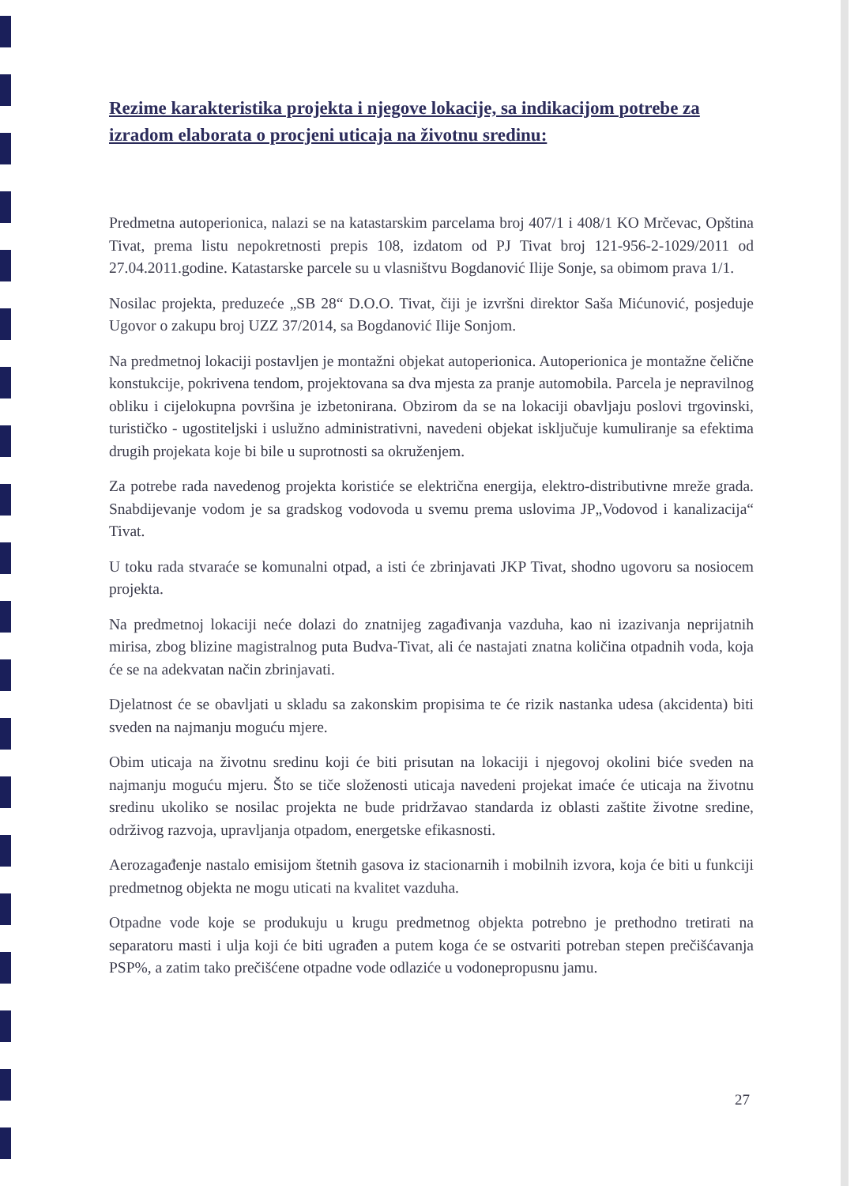Rezime karakteristika projekta i njegove lokacije, sa indikacijom potrebe za izradom elaborata o procjeni uticaja na životnu sredinu:
Predmetna autoperionica, nalazi se na katastarskim parcelama broj 407/1 i 408/1 KO Mrčevac, Opština Tivat, prema listu nepokretnosti prepis 108, izdatom od PJ Tivat broj 121-956-2-1029/2011 od 27.04.2011.godine. Katastarske parcele su u vlasništvu Bogdanović Ilije Sonje, sa obimom prava 1/1.
Nosilac projekta, preduzeće „SB 28“ D.O.O. Tivat, čiji je izvršni direktor Saša Mićunović, posjeduje Ugovor o zakupu broj UZZ 37/2014, sa Bogdanović Ilije Sonjom.
Na predmetnoj lokaciji postavljen je montažni objekat autoperionica. Autoperionica je montažne čelične konstukcije, pokrivena tendom, projektovana sa dva mjesta za pranje automobila. Parcela je nepravilnog obliku i cijelokupna površina je izbetonirana. Obzirom da se na lokaciji obavljaju poslovi trgovinski, turističko - ugostiteljski i uslužno administrativni, navedeni objekat isključuje kumuliranje sa efektima drugih projekata koje bi bile u suprotnosti sa okruženjem.
Za potrebe rada navedenog projekta koristiće se električna energija, elektro-distributivne mreže grada. Snabdijevanje vodom je sa gradskog vodovoda u svemu prema uslovima JP„Vodovod i kanalizacija“ Tivat.
U toku rada stvaraće se komunalni otpad, a isti će zbrinjavati JKP Tivat, shodno ugovoru sa nosiocem projekta.
Na predmetnoj lokaciji neće dolazi do znatnijeg zagađivanja vazduha, kao ni izazivanja neprijatnih mirisa, zbog blizine magistralnog puta Budva-Tivat, ali će nastajati znatna količina otpadnih voda, koja će se na adekvatan način zbrinjavati.
Djelatnost će se obavljati u skladu sa zakonskim propisima te će rizik nastanka udesa (akcidenta) biti sveden na najmanju moguću mjere.
Obim uticaja na životnu sredinu koji će biti prisutan na lokaciji i njegovoj okolini biće sveden na najmanju moguću mjeru. Što se tiče složenosti uticaja navedeni projekat imaće će uticaja na životnu sredinu ukoliko se nosilac projekta ne bude pridržavao standarda iz oblasti zaštite životne sredine, održivog razvoja, upravljanja otpadom, energetske efikasnosti.
Aerozagađenje nastalo emisijom štetnih gasova iz stacionarnih i mobilnih izvora, koja će biti u funkciji predmetnog objekta ne mogu uticati na kvalitet vazduha.
Otpadne vode koje se produkuju u krugu predmetnog objekta potrebno je prethodno tretirati na separatoru masti i ulja koji će biti ugrađen a putem koga će se ostvariti potreban stepen prečišćavanja PSP%, a zatim tako prečišćene otpadne vode odlaziće u vodonepropusnu jamu.
27